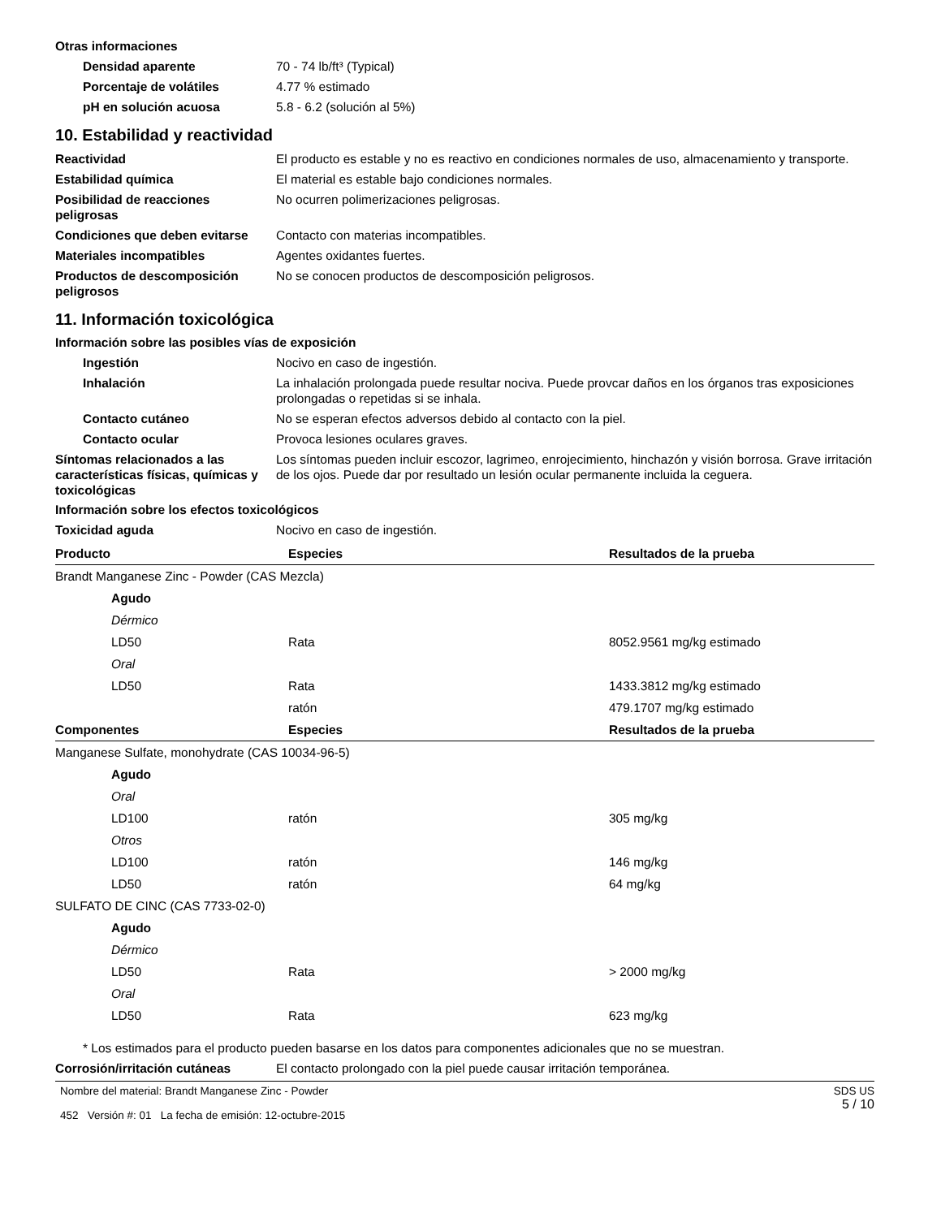Otras informaciones
Densidad aparente 70 - 74 lb/ft³ (Typical)
Porcentaje de volátiles 4.77 % estimado
pH en solución acuosa 5.8 - 6.2 (solución al 5%)
10. Estabilidad y reactividad
Reactividad El producto es estable y no es reactivo en condiciones normales de uso, almacenamiento y transporte.
Estabilidad química El material es estable bajo condiciones normales.
Posibilidad de reacciones peligrosas
No ocurren polimerizaciones peligrosas.
Condiciones que deben evitarse
Contacto con materias incompatibles.
Materiales incompatibles Agentes oxidantes fuertes.
Productos de descomposición peligrosos
No se conocen productos de descomposición peligrosos.
11. Información toxicológica
Información sobre las posibles vías de exposición
Ingestión Nocivo en caso de ingestión.
Inhalación La inhalación prolongada puede resultar nociva. Puede provcar daños en los órganos tras exposiciones prolongadas o repetidas si se inhala.
Contacto cutáneo No se esperan efectos adversos debido al contacto con la piel.
Contacto ocular Provoca lesiones oculares graves.
Síntomas relacionados a las características físicas, químicas y toxicológicas
Los síntomas pueden incluir escozor, lagrimeo, enrojecimiento, hinchazón y visión borrosa. Grave irritación de los ojos. Puede dar por resultado un lesión ocular permanente incluida la ceguera.
Información sobre los efectos toxicológicos
Toxicidad aguda Nocivo en caso de ingestión.
| Producto | Especies | Resultados de la prueba |
| --- | --- | --- |
| Brandt Manganese Zinc - Powder (CAS Mezcla) | | |
| Agudo | | |
| Dérmico | | |
| LD50 | Rata | 8052.9561 mg/kg estimado |
| Oral | | |
| LD50 | Rata | 1433.3812 mg/kg estimado |
| | ratón | 479.1707 mg/kg estimado |
| Componentes | Especies | Resultados de la prueba |
| Manganese Sulfate, monohydrate (CAS 10034-96-5) | | |
| Agudo | | |
| Oral | | |
| LD100 | ratón | 305 mg/kg |
| Otros | | |
| LD100 | ratón | 146 mg/kg |
| LD50 | ratón | 64 mg/kg |
| SULFATO DE CINC (CAS 7733-02-0) | | |
| Agudo | | |
| Dérmico | | |
| LD50 | Rata | > 2000 mg/kg |
| Oral | | |
| LD50 | Rata | 623 mg/kg |
* Los estimados para el producto pueden basarse en los datos para componentes adicionales que no se muestran.
Corrosión/irritación cutáneas El contacto prolongado con la piel puede causar irritación temporánea.
Nombre del material: Brandt Manganese Zinc - Powder
452 Versión #: 01 La fecha de emisión: 12-octubre-2015
SDS US
5 / 10